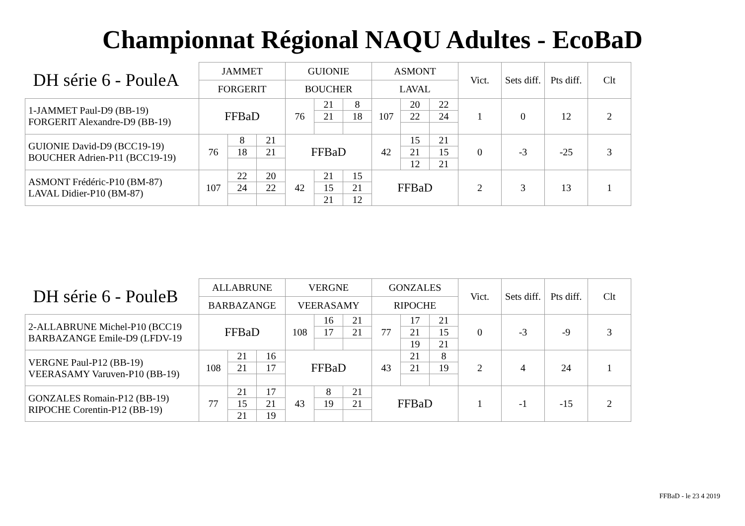Championnat Régional NAQU Adultes - EcoBaD
| DH série 6 - PouleA | JAMMET | | | GUIONIE | | | ASMONT | | | Vict. | Sets diff. | Pts diff. | Clt |
| --- | --- | --- | --- | --- | --- | --- | --- | --- | --- | --- | --- | --- | --- |
| | FORGERIT | | | BOUCHER | | | LAVAL | | | | | | |
| 1-JAMMET Paul-D9 (BB-19) FORGERIT Alexandre-D9 (BB-19) | FFBaD | | | 76 | 21 | 8 | 107 | 20 | 22 | 1 | 0 | 12 | 2 |
| | | | | | 21 | 18 | | 22 | 24 | | | | |
| GUIONIE David-D9 (BCC19-19) BOUCHER Adrien-P11 (BCC19-19) | 76 | 8 | 21 | FFBaD | | | 42 | 15 | 21 | 0 | -3 | -25 | 3 |
| | | 18 | 21 | | | | | 21 | 15 | | | | |
| | | | | | | | | 12 | 21 | | | | |
| ASMONT Frédéric-P10 (BM-87) LAVAL Didier-P10 (BM-87) | 107 | 22 | 20 | 42 | 21 | 15 | FFBaD | | | 2 | 3 | 13 | 1 |
| | | 24 | 22 | | 15 | 21 | | | | | | | |
| | | | | | 21 | 12 | | | | | | | |
| DH série 6 - PouleB | ALLABRUNE | | | VERGNE | | | GONZALES | | | Vict. | Sets diff. | Pts diff. | Clt |
| --- | --- | --- | --- | --- | --- | --- | --- | --- | --- | --- | --- | --- | --- |
| | BARBAZANGE | | | VEERASAMY | | | RIPOCHE | | | | | | |
| 2-ALLABRUNE Michel-P10 (BCC19 BARBAZANGE Emile-D9 (LFDV-19 | FFBaD | | | 108 | 16 | 21 | 77 | 17 | 21 | 0 | -3 | -9 | 3 |
| | | | | | 17 | 21 | | 21 | 15 | | | | |
| | | | | | | | | 19 | 21 | | | | |
| VERGNE Paul-P12 (BB-19) VEERASAMY Varuven-P10 (BB-19) | 108 | 21 | 16 | FFBaD | | | 43 | 21 | 8 | 2 | 4 | 24 | 1 |
| | | 21 | 17 | | | | | 21 | 19 | | | | |
| GONZALES Romain-P12 (BB-19) RIPOCHE Corentin-P12 (BB-19) | 77 | 21 | 17 | 43 | 8 | 21 | FFBaD | | | 1 | -1 | -15 | 2 |
| | | 15 | 21 | | 19 | 21 | | | | | | | |
| | | 21 | 19 | | | | | | | | | | |
FFBaD - le 23 4 2019